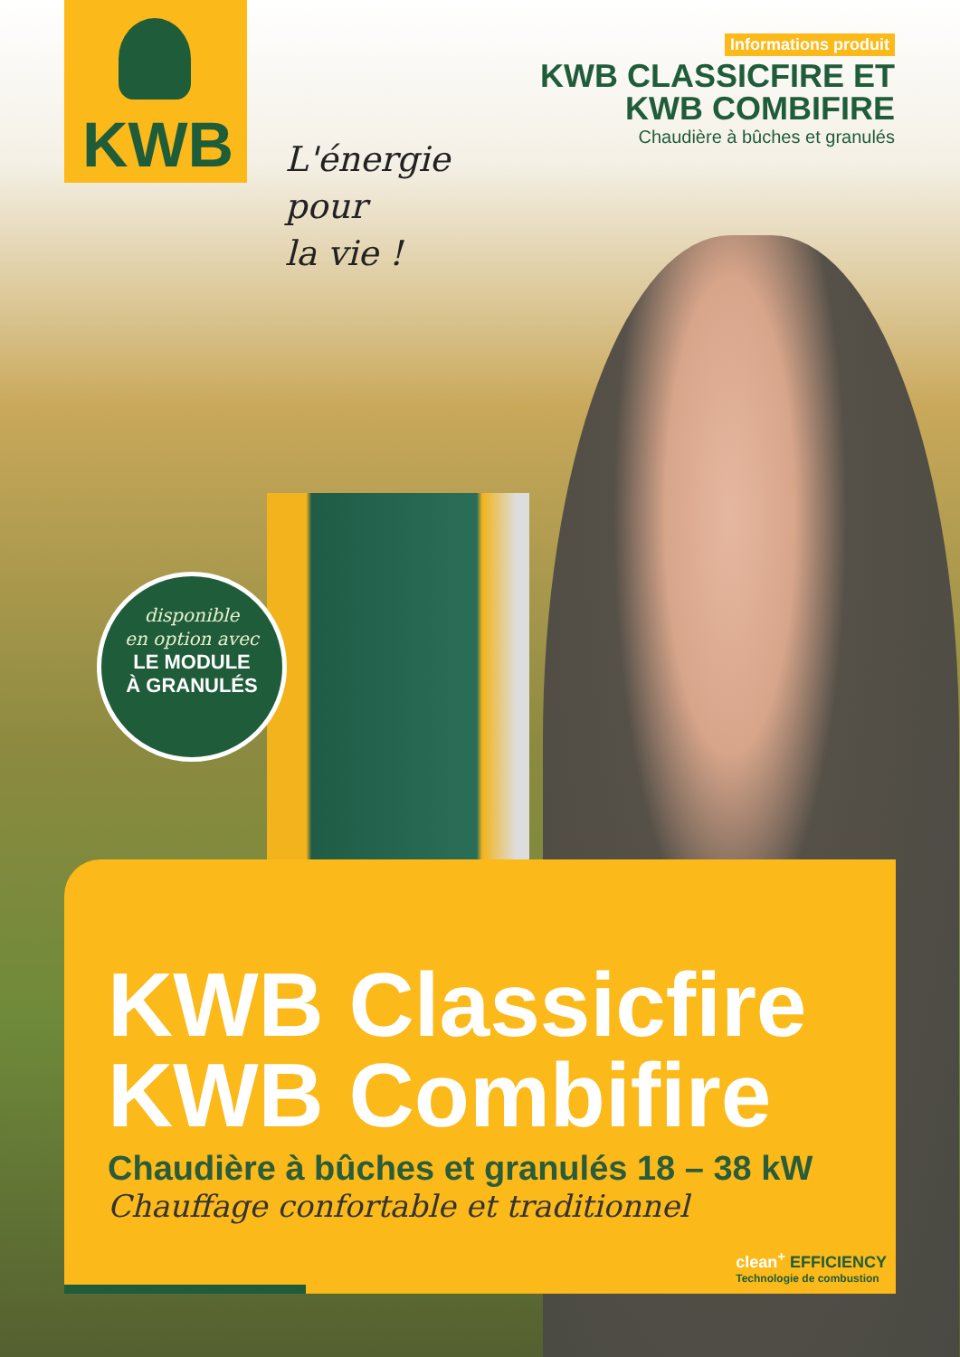KWB
Informations produit
KWB CLASSICFIRE ET
KWB COMBIFIRE
Chaudière à bûches et granulés
L'énergie
pour
la vie !
disponible
en option avec
LE MODULE
À GRANULÉS
KWB Classicfire
KWB Combifire
Chaudière à bûches et granulés 18 – 38 kW
Chauffage confortable et traditionnel
clean<sup>+</sup> EFFICIENCY
Technologie de combustion